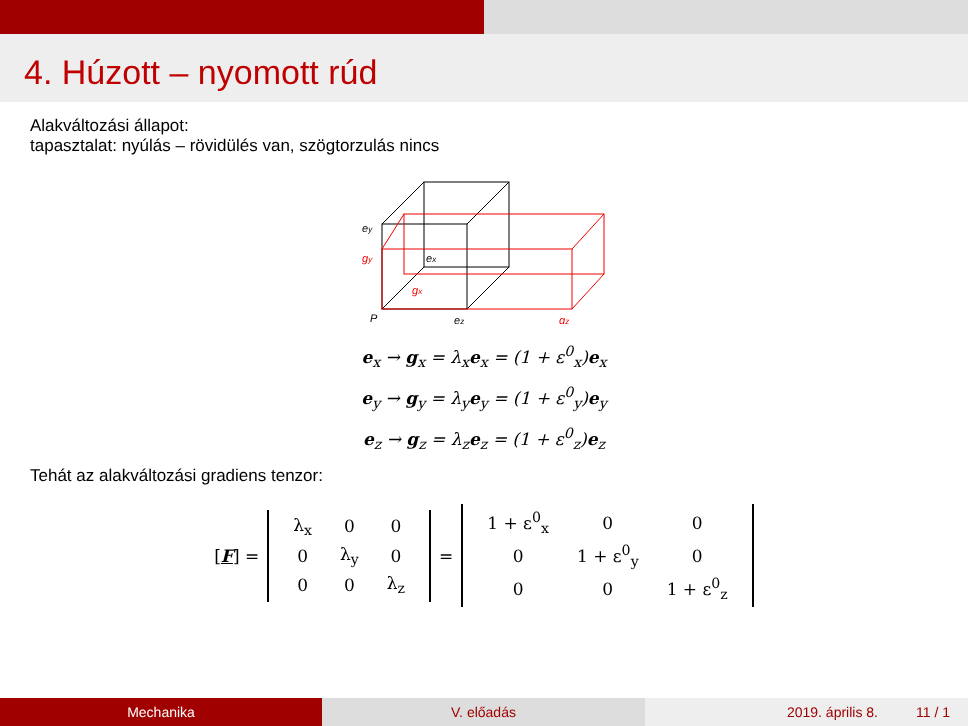4. Húzott – nyomott rúd
Alakváltozási állapot:
tapasztalat: nyúlás – rövidülés van, szögtorzulás nincs
ey
gy
ex
gx
P
ez
gz
e<sub>x</sub> → g<sub>x</sub> = λ<sub>x</sub>e<sub>x</sub> = (1 + ε<sup>0</sup><sub>x</sub>)e<sub>x</sub>
e<sub>y</sub> → g<sub>y</sub> = λ<sub>y</sub>e<sub>y</sub> = (1 + ε<sup>0</sup><sub>y</sub>)e<sub>y</sub>
e<sub>z</sub> → g<sub>z</sub> = λ<sub>z</sub>e<sub>z</sub> = (1 + ε<sup>0</sup><sub>z</sub>)e<sub>z</sub>
Tehát az alakváltozási gradiens tenzor:
[F] =
| λ<sub>x</sub> | 0 | 0 |
| 0 | λ<sub>y</sub> | 0 |
| 0 | 0 | λ<sub>z</sub> |
=
| 1 + ε<sup>0</sup><sub>x</sub> | 0 | 0 |
| 0 | 1 + ε<sup>0</sup><sub>y</sub> | 0 |
| 0 | 0 | 1 + ε<sup>0</sup><sub>z</sub> |
Mechanika V. előadás 2019. április 8. 11 / 1